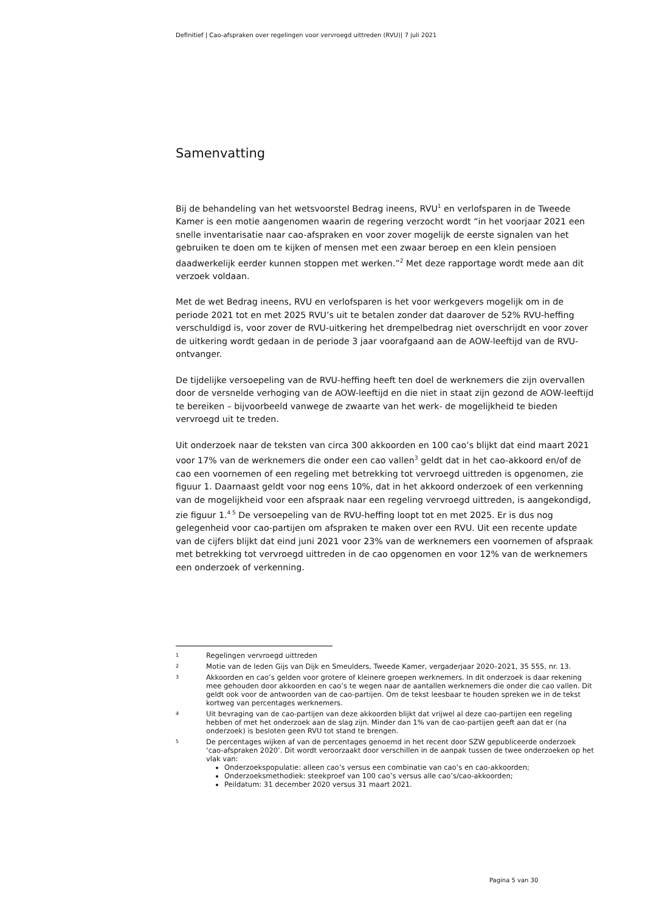Definitief | Cao-afspraken over regelingen voor vervroegd uittreden (RVU)| 7 juli 2021
Samenvatting
Bij de behandeling van het wetsvoorstel Bedrag ineens, RVU<sup>1</sup> en verlofsparen in de Tweede Kamer is een motie aangenomen waarin de regering verzocht wordt “in het voorjaar 2021 een snelle inventarisatie naar cao-afspraken en voor zover mogelijk de eerste signalen van het gebruiken te doen om te kijken of mensen met een zwaar beroep en een klein pensioen daadwerkelijk eerder kunnen stoppen met werken.”<sup>2</sup> Met deze rapportage wordt mede aan dit verzoek voldaan.
Met de wet Bedrag ineens, RVU en verlofsparen is het voor werkgevers mogelijk om in de periode 2021 tot en met 2025 RVU’s uit te betalen zonder dat daarover de 52% RVU-heffing verschuldigd is, voor zover de RVU-uitkering het drempelbedrag niet overschrijdt en voor zover de uitkering wordt gedaan in de periode 3 jaar voorafgaand aan de AOW-leeftijd van de RVU-ontvanger.
De tijdelijke versoepeling van de RVU-heffing heeft ten doel de werknemers die zijn overvallen door de versnelde verhoging van de AOW-leeftijd en die niet in staat zijn gezond de AOW-leeftijd te bereiken – bijvoorbeeld vanwege de zwaarte van het werk- de mogelijkheid te bieden vervroegd uit te treden.
Uit onderzoek naar de teksten van circa 300 akkoorden en 100 cao’s blijkt dat eind maart 2021 voor 17% van de werknemers die onder een cao vallen<sup>3</sup> geldt dat in het cao-akkoord en/of de cao een voornemen of een regeling met betrekking tot vervroegd uittreden is opgenomen, zie figuur 1. Daarnaast geldt voor nog eens 10%, dat in het akkoord onderzoek of een verkenning van de mogelijkheid voor een afspraak naar een regeling vervroegd uittreden, is aangekondigd, zie figuur 1.<sup>4 5</sup> De versoepeling van de RVU-heffing loopt tot en met 2025. Er is dus nog gelegenheid voor cao-partijen om afspraken te maken over een RVU. Uit een recente update van de cijfers blijkt dat eind juni 2021 voor 23% van de werknemers een voornemen of afspraak met betrekking tot vervroegd uittreden in de cao opgenomen en voor 12% van de werknemers een onderzoek of verkenning.
1 Regelingen vervroegd uittreden
2 Motie van de leden Gijs van Dijk en Smeulders, Tweede Kamer, vergaderjaar 2020–2021, 35 555, nr. 13.
3 Akkoorden en cao’s gelden voor grotere of kleinere groepen werknemers. In dit onderzoek is daar rekening mee gehouden door akkoorden en cao’s te wegen naar de aantallen werknemers die onder die cao vallen. Dit geldt ook voor de antwoorden van de cao-partijen. Om de tekst leesbaar te houden spreken we in de tekst kortweg van percentages werknemers.
4 Uit bevraging van de cao-partijen van deze akkoorden blijkt dat vrijwel al deze cao-partijen een regeling hebben of met het onderzoek aan de slag zijn. Minder dan 1% van de cao-partijen geeft aan dat er (na onderzoek) is besloten geen RVU tot stand te brengen.
5
De percentages wijken af van de percentages genoemd in het recent door SZW gepubliceerde onderzoek ‘cao-afspraken 2020’. Dit wordt veroorzaakt door verschillen in de aanpak tussen de twee onderzoeken op het vlak van:
Onderzoekspopulatie: alleen cao’s versus een combinatie van cao’s en cao-akkoorden;
Onderzoeksmethodiek: steekproef van 100 cao’s versus alle cao’s/cao-akkoorden;
Peildatum: 31 december 2020 versus 31 maart 2021.
Pagina 5 van 30